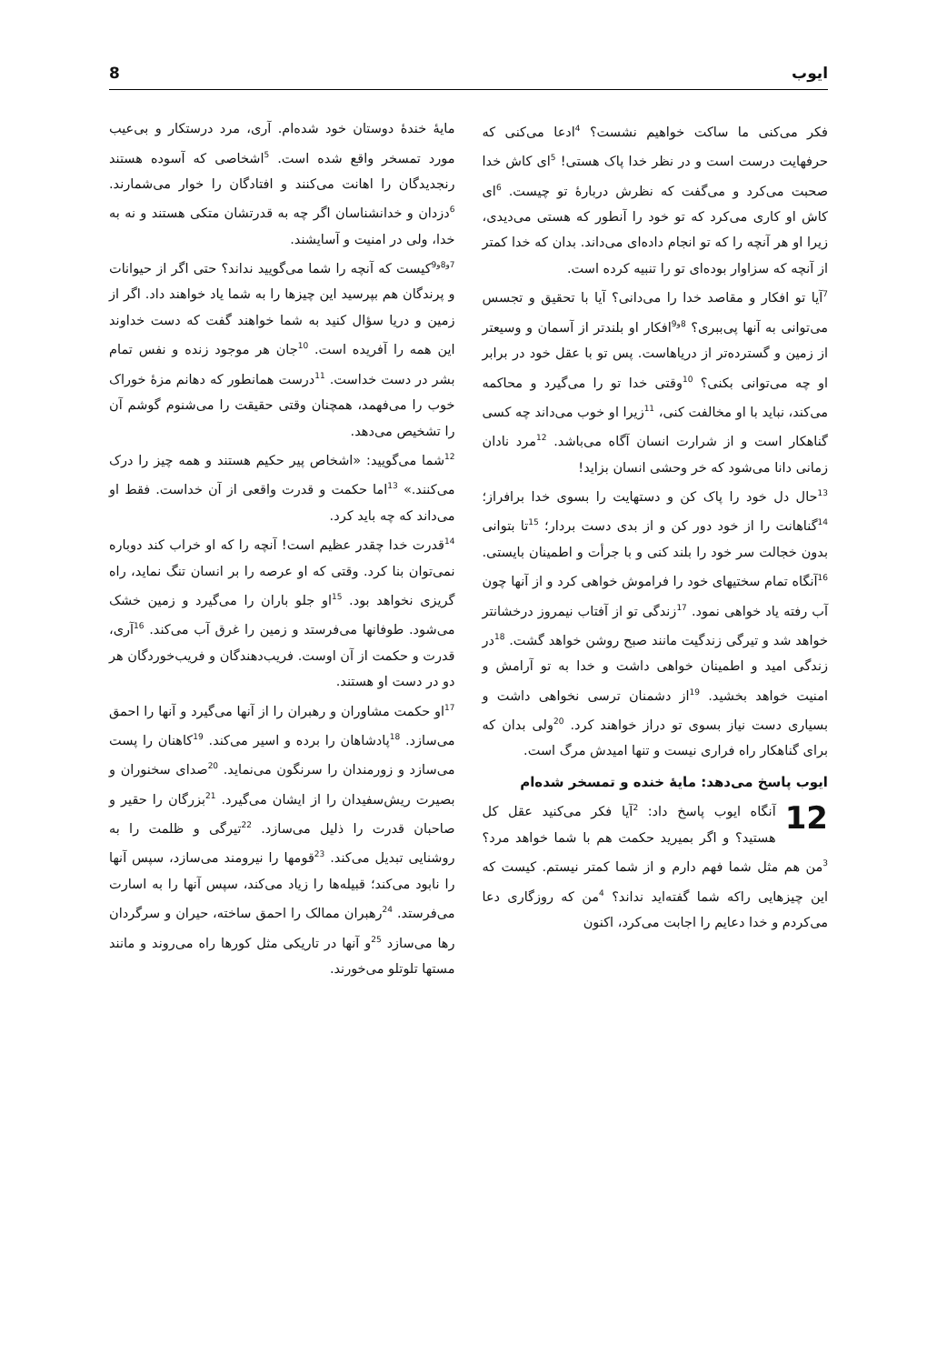ایوب 8
فکر می‌کنی ما ساکت خواهیم نشست؟ <sup>4</sup>ادعا می‌کنی که حرفهایت درست است و در نظر خدا پاک هستی! <sup>5</sup>ای کاش خدا صحبت می‌کرد و می‌گفت که نظرش دربارهٔ تو چیست. <sup>6</sup>ای کاش او کاری می‌کرد که تو خود را آنطور که هستی می‌دیدی، زیرا او هر آنچه را که تو انجام داده‌ای می‌داند. بدان که خدا کمتر از آنچه که سزاوار بوده‌ای تو را تنبیه کرده است.
<sup>7</sup> آیا تو افکار و مقاصد خدا را می‌دانی؟ آیا با تحقیق و تجسس می‌توانی به آنها پی‌ببری؟ <sup>8و9</sup>افکار او بلندتر از آسمان و وسیعتر از زمین و گسترده‌تر از دریاهاست. پس تو با عقل خود در برابر او چه می‌توانی بکنی؟ <sup>10</sup>وقتی خدا تو را می‌گیرد و محاکمه می‌کند، نباید با او مخالفت کنی، <sup>11</sup>زیرا او خوب می‌داند چه کسی گناهکار است و از شرارت انسان آگاه می‌باشد. <sup>12</sup>مرد نادان زمانی دانا می‌شود که خر وحشی انسان بزاید!
<sup>13</sup> حال دل خود را پاک کن و دستهایت را بسوی خدا برافراز؛ <sup>14</sup>گناهانت را از خود دور کن و از بدی دست بردار؛ <sup>15</sup>تا بتوانی بدون خجالت سر خود را بلند کنی و با جرأت و اطمینان بایستی. <sup>16</sup>آنگاه تمام سختیهای خود را فراموش خواهی کرد و از آنها چون آب رفته یاد خواهی نمود. <sup>17</sup>زندگی تو از آفتاب نیمروز درخشانتر خواهد شد و تیرگی زندگیت مانند صبح روشن خواهد گشت. <sup>18</sup>در زندگی امید و اطمینان خواهی داشت و خدا به تو آرامش و امنیت خواهد بخشید. <sup>19</sup>از دشمنان ترسی نخواهی داشت و بسیاری دست نیاز بسوی تو دراز خواهند کرد. <sup>20</sup>ولی بدان که برای گناهکار راه فراری نیست و تنها امیدش مرگ است.
ایوب پاسخ می‌دهد: مایهٔ خنده و تمسخر شده‌ام
12 آنگاه ایوب پاسخ داد: <sup>2</sup>آیا فکر می‌کنید عقل کل هستید؟ و اگر بمیرید حکمت هم با شما خواهد مرد؟ <sup>3</sup>من هم مثل شما فهم دارم و از شما کمتر نیستم. کیست که این چیزهایی راکه شما گفته‌اید نداند؟ <sup>4</sup>من که روزگاری دعا می‌کردم و خدا دعایم را اجابت می‌کرد، اکنون
مایهٔ خندهٔ دوستان خود شده‌ام. آری، مرد درستکار و بی‌عیب مورد تمسخر واقع شده است. <sup>5</sup>اشخاصی که آسوده هستند رنجدیدگان را اهانت می‌کنند و افتادگان را خوار می‌شمارند. <sup>6</sup>دزدان و خدانشناسان اگر چه به قدرتشان متکی هستند و نه به خدا، ولی در امنیت و آسایشند.
<sup>7و8و9</sup>کیست که آنچه را شما می‌گویید نداند؟ حتی اگر از حیوانات و پرندگان هم بپرسید این چیزها را به شما یاد خواهند داد. اگر از زمین و دریا سؤال کنید به شما خواهند گفت که دست خداوند این همه را آفریده است. <sup>10</sup>جان هر موجود زنده و نفس تمام بشر در دست خداست. <sup>11</sup>درست همانطور که دهانم مزهٔ خوراک خوب را می‌فهمد، همچنان وقتی حقیقت را می‌شنوم گوشم آن را تشخیص می‌دهد.
<sup>12</sup> شما می‌گویید: «اشخاص پیر حکیم هستند و همه چیز را درک می‌کنند.» <sup>13</sup>اما حکمت و قدرت واقعی از آن خداست. فقط او می‌داند که چه باید کرد.
<sup>14</sup> قدرت خدا چقدر عظیم است! آنچه را که او خراب کند دوباره نمی‌توان بنا کرد. وقتی که او عرصه را بر انسان تنگ نماید، راه گریزی نخواهد بود. <sup>15</sup>او جلو باران را می‌گیرد و زمین خشک می‌شود. طوفانها می‌فرستد و زمین را غرق آب می‌کند. <sup>16</sup>آری، قدرت و حکمت از آن اوست. فریب‌دهندگان و فریب‌خوردگان هر دو در دست او هستند.
<sup>17</sup> او حکمت مشاوران و رهبران را از آنها می‌گیرد و آنها را احمق می‌سازد. <sup>18</sup>پادشاهان را برده و اسیر می‌کند. <sup>19</sup>کاهنان را پست می‌سازد و زورمندان را سرنگون می‌نماید. <sup>20</sup>صدای سخنوران و بصیرت ریش‌سفیدان را از ایشان می‌گیرد. <sup>21</sup>بزرگان را حقیر و صاحبان قدرت را ذلیل می‌سازد. <sup>22</sup>تیرگی و ظلمت را به روشنایی تبدیل می‌کند. <sup>23</sup>قومها را نیرومند می‌سازد، سپس آنها را نابود می‌کند؛ قبیله‌ها را زیاد می‌کند، سپس آنها را به اسارت می‌فرستد. <sup>24</sup>رهبران ممالک را احمق ساخته، حیران و سرگردان رها می‌سازد <sup>25</sup>و آنها در تاریکی مثل کورها راه می‌روند و مانند مستها تلوتلو می‌خورند.